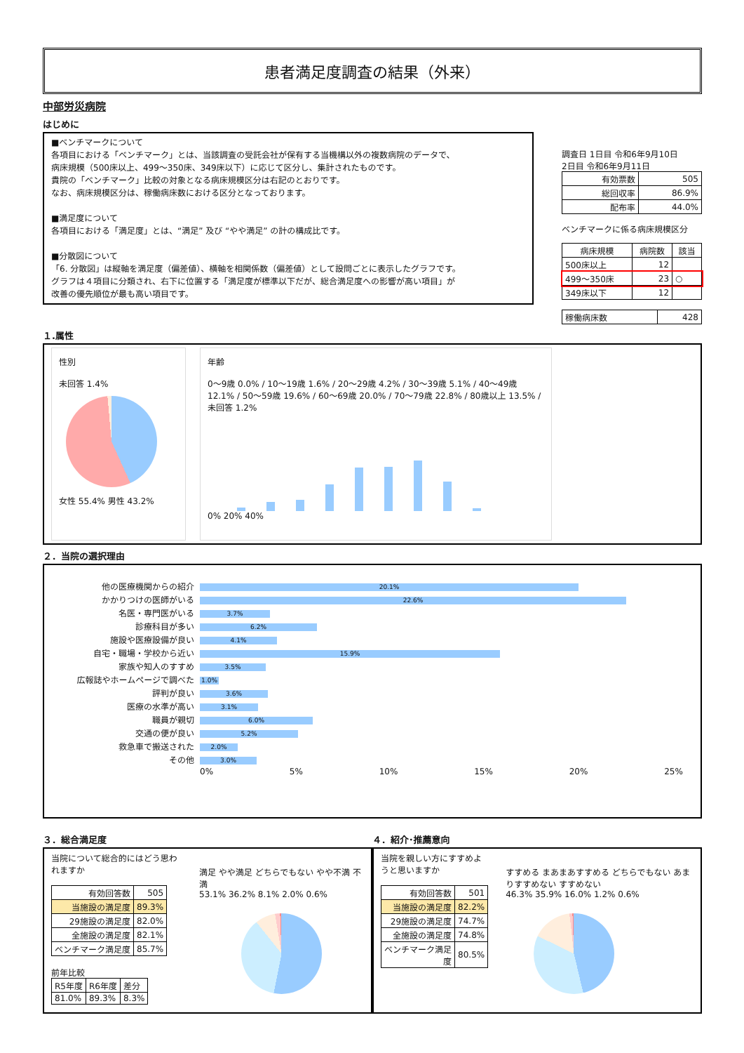患者満足度調査の結果（外来）
中部労災病院
はじめに
■ベンチマークについて
各項目における「ベンチマーク」とは、当該調査の受託会社が保有する当機構以外の複数病院のデータで、
病床規模（500床以上、499～350床、349床以下）に応じて区分し、集計されたものです。
貴院の「ベンチマーク」比較の対象となる病床規模区分は右記のとおりです。
なお、病床規模区分は、稼働病床数における区分となっております。
■満足度について
各項目における「満足度」とは、“満足” 及び “やや満足” の計の構成比です。
■分散図について
「6. 分散図」は縦軸を満足度（偏差値）、横軸を相関係数（偏差値）として設問ごとに表示したグラフです。
グラフは４項目に分類され、右下に位置する「満足度が標準以下だが、総合満足度への影響が高い項目」が
改善の優先順位が最も高い項目です。
調査日 1日目 令和6年9月10日
2日目 令和6年9月11日
| 有効票数 | 505 |
| 総回収率 | 86.9% |
| 配布率 | 44.0% |
ベンチマークに係る病床規模区分
| 病床規模 | 病院数 | 該当 |
| --- | --- | --- |
| 500床以上 | 12 | |
| 499～350床 | 23 | ○ |
| 349床以下 | 12 | |
| 稼働病床数 | 428 |
１.属性
性別
未回答 1.4%
女性 55.4% 男性 43.2%
年齢
0～9歳 0.0% / 10～19歳 1.6% / 20～29歳 4.2% / 30～39歳 5.1% / 40～49歳 12.1% / 50～59歳 19.6% / 60～69歳 20.0% / 70～79歳 22.8% / 80歳以上 13.5% / 未回答 1.2%
0% 20% 40%
２．当院の選択理由
| 他の医療機関からの紹介 | 20.1% |
| かかりつけの医師がいる | 22.6% |
| 名医・専門医がいる | 3.7% |
| 診療科目が多い | 6.2% |
| 施設や医療設備が良い | 4.1% |
| 自宅・職場・学校から近い | 15.9% |
| 家族や知人のすすめ | 3.5% |
| 広報誌やホームページで調べた | 1.0% |
| 評判が良い | 3.6% |
| 医療の水準が高い | 3.1% |
| 職員が親切 | 6.0% |
| 交通の便が良い | 5.2% |
| 救急車で搬送された | 2.0% |
| その他 | 3.0% |
| | 0% 5% 10% 15% 20% 25% |
３．総合満足度
当院について総合的にはどう思われますか
| 有効回答数 | 505 |
| 当施設の満足度 | 89.3% |
| 29施設の満足度 | 82.0% |
| 全施設の満足度 | 82.1% |
| ベンチマーク満足度 | 85.7% |
前年比較
| R5年度 | R6年度 | 差分 |
| 81.0% | 89.3% | 8.3% |
満足 やや満足 どちらでもない やや不満 不満
53.1% 36.2% 8.1% 2.0% 0.6%
４．紹介･推薦意向
当院を親しい方にすすめようと思いますか
| 有効回答数 | 501 |
| 当施設の満足度 | 82.2% |
| 29施設の満足度 | 74.7% |
| 全施設の満足度 | 74.8% |
| ベンチマーク満足度 | 80.5% |
すすめる まあまあすすめる どちらでもない あまりすすめない すすめない
46.3% 35.9% 16.0% 1.2% 0.6%